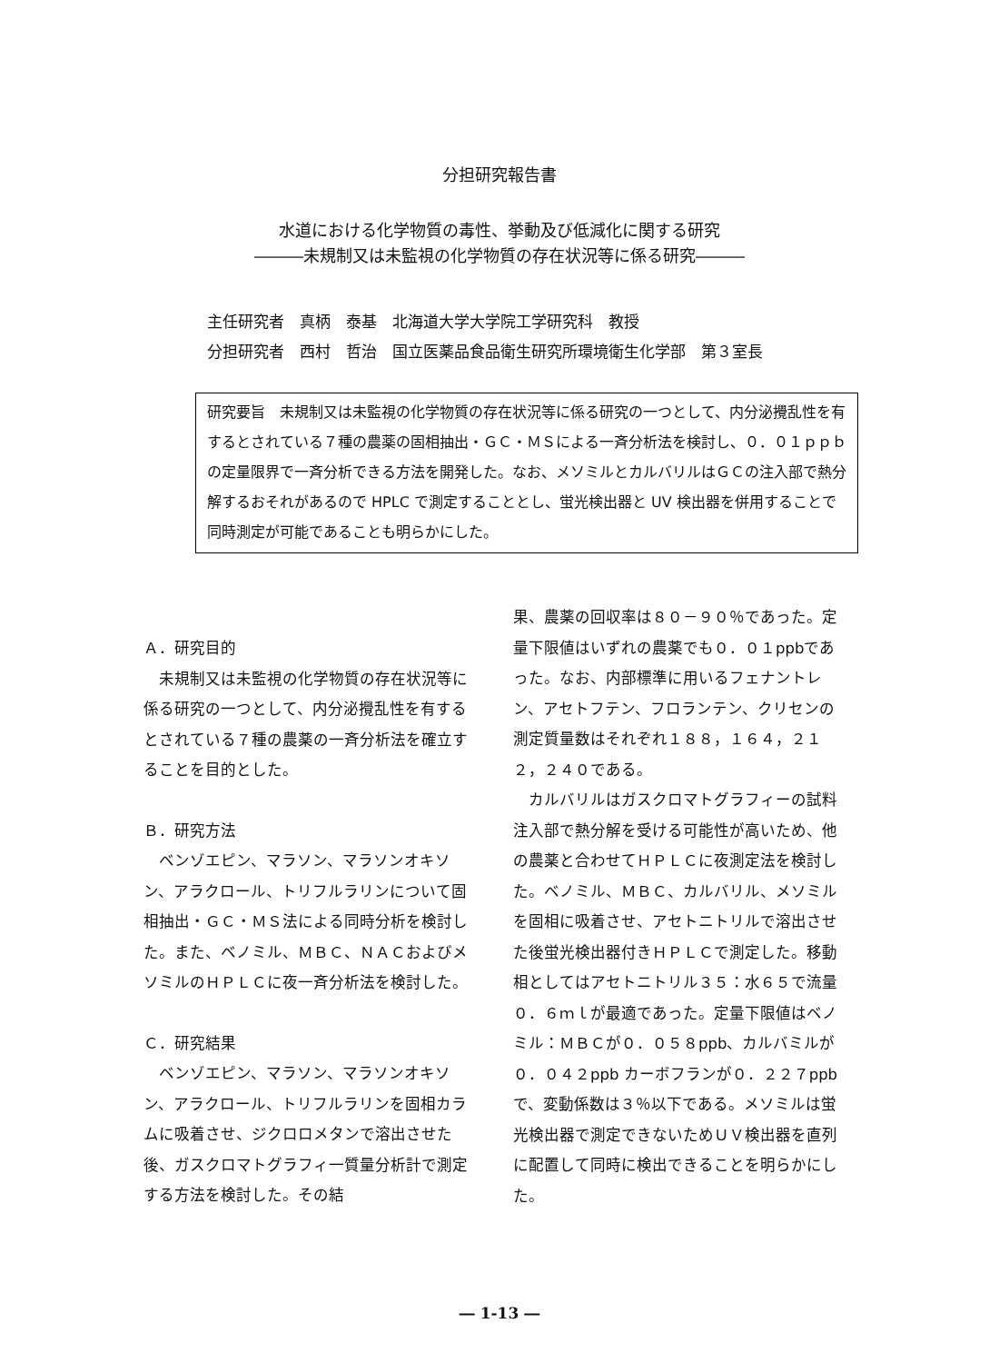分担研究報告書
水道における化学物質の毒性、挙動及び低減化に関する研究
―――未規制又は未監視の化学物質の存在状況等に係る研究―――
主任研究者　真柄　泰基　北海道大学大学院工学研究科　教授 分担研究者　西村　哲治　国立医薬品食品衛生研究所環境衛生化学部　第３室長
研究要旨　未規制又は未監視の化学物質の存在状況等に係る研究の一つとして、内分泌攪乱性を有するとされている７種の農薬の固相抽出・ＧＣ・ＭＳによる一斉分析法を検討し、０．０１ｐｐｂの定量限界で一斉分析できる方法を開発した。なお、メソミルとカルバリルはＧＣの注入部で熱分解するおそれがあるので HPLC で測定することとし、蛍光検出器と UV 検出器を併用することで同時測定が可能であることも明らかにした。
Ａ．研究目的
未規制又は未監視の化学物質の存在状況等に係る研究の一つとして、内分泌攪乱性を有するとされている７種の農薬の一斉分析法を確立することを目的とした。
Ｂ．研究方法
ベンゾエピン、マラソン、マラソンオキソン、アラクロール、トリフルラリンについて固相抽出・ＧＣ・ＭＳ法による同時分析を検討した。また、ベノミル、ＭＢＣ、ＮＡＣおよびメソミルのＨＰＬＣに夜一斉分析法を検討した。
Ｃ．研究結果
ベンゾエピン、マラソン、マラソンオキソン、アラクロール、トリフルラリンを固相カラムに吸着させ、ジクロロメタンで溶出させた後、ガスクロマトグラフィ一質量分析計で測定する方法を検討した。その結
果、農薬の回収率は８０－９０％であった。定量下限値はいずれの農薬でも０．０１ppbであった。なお、内部標準に用いるフェナントレン、アセトフテン、フロランテン、クリセンの測定質量数はそれぞれ１８８，１６４，２１２，２４０である。
カルバリルはガスクロマトグラフィーの試料注入部で熱分解を受ける可能性が高いため、他の農薬と合わせてＨＰＬＣに夜測定法を検討した。ベノミル、ＭＢＣ、カルバリル、メソミルを固相に吸着させ、アセトニトリルで溶出させた後蛍光検出器付きＨＰＬＣで測定した。移動相としてはアセトニトリル３５：水６５で流量０．６ｍｌが最適であった。定量下限値はベノミル：ＭＢＣが０．０５８ppb、カルバミルが０．０４２ppb カーボフランが０．２２７ppbで、変動係数は３％以下である。メソミルは蛍光検出器で測定できないためＵＶ検出器を直列に配置して同時に検出できることを明らかにした。
― 1-13 ―